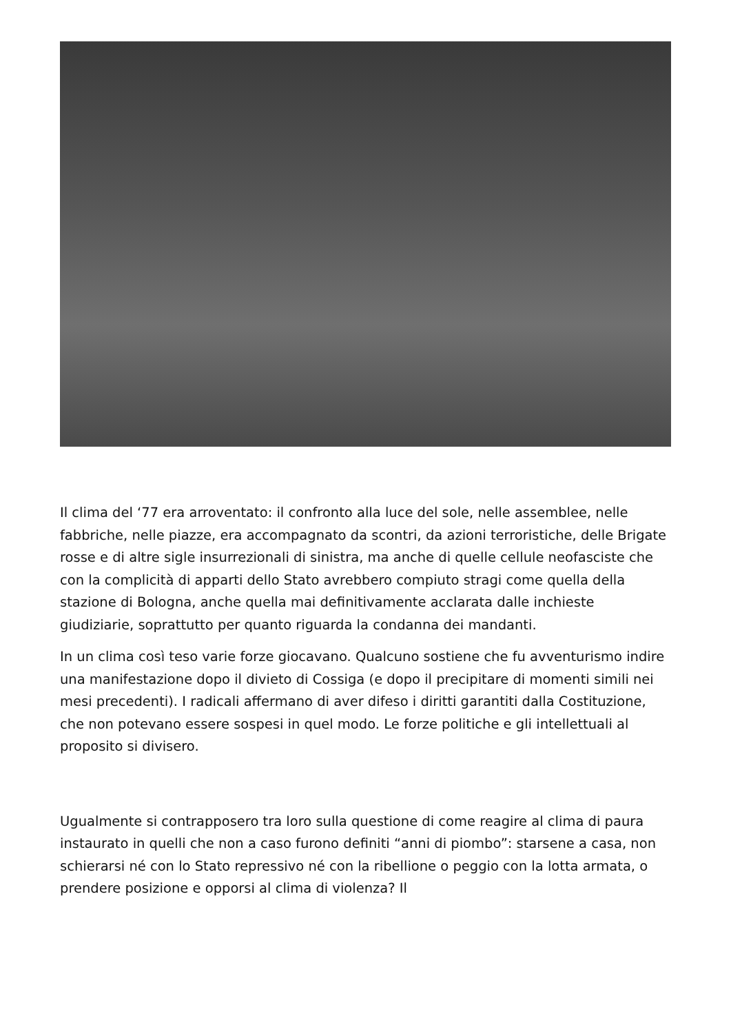Il clima del ‘77 era arroventato: il confronto alla luce del sole, nelle assemblee, nelle fabbriche, nelle piazze, era accompagnato da scontri, da azioni terroristiche, delle Brigate rosse e di altre sigle insurrezionali di sinistra, ma anche di quelle cellule neofasciste che con la complicità di apparti dello Stato avrebbero compiuto stragi come quella della stazione di Bologna, anche quella mai definitivamente acclarata dalle inchieste giudiziarie, soprattutto per quanto riguarda la condanna dei mandanti.
In un clima così teso varie forze giocavano. Qualcuno sostiene che fu avventurismo indire una manifestazione dopo il divieto di Cossiga (e dopo il precipitare di momenti simili nei mesi precedenti). I radicali affermano di aver difeso i diritti garantiti dalla Costituzione, che non potevano essere sospesi in quel modo. Le forze politiche e gli intellettuali al proposito si divisero.
Ugualmente si contrapposero tra loro sulla questione di come reagire al clima di paura instaurato in quelli che non a caso furono definiti “anni di piombo”: starsene a casa, non schierarsi né con lo Stato repressivo né con la ribellione o peggio con la lotta armata, o prendere posizione e opporsi al clima di violenza? Il